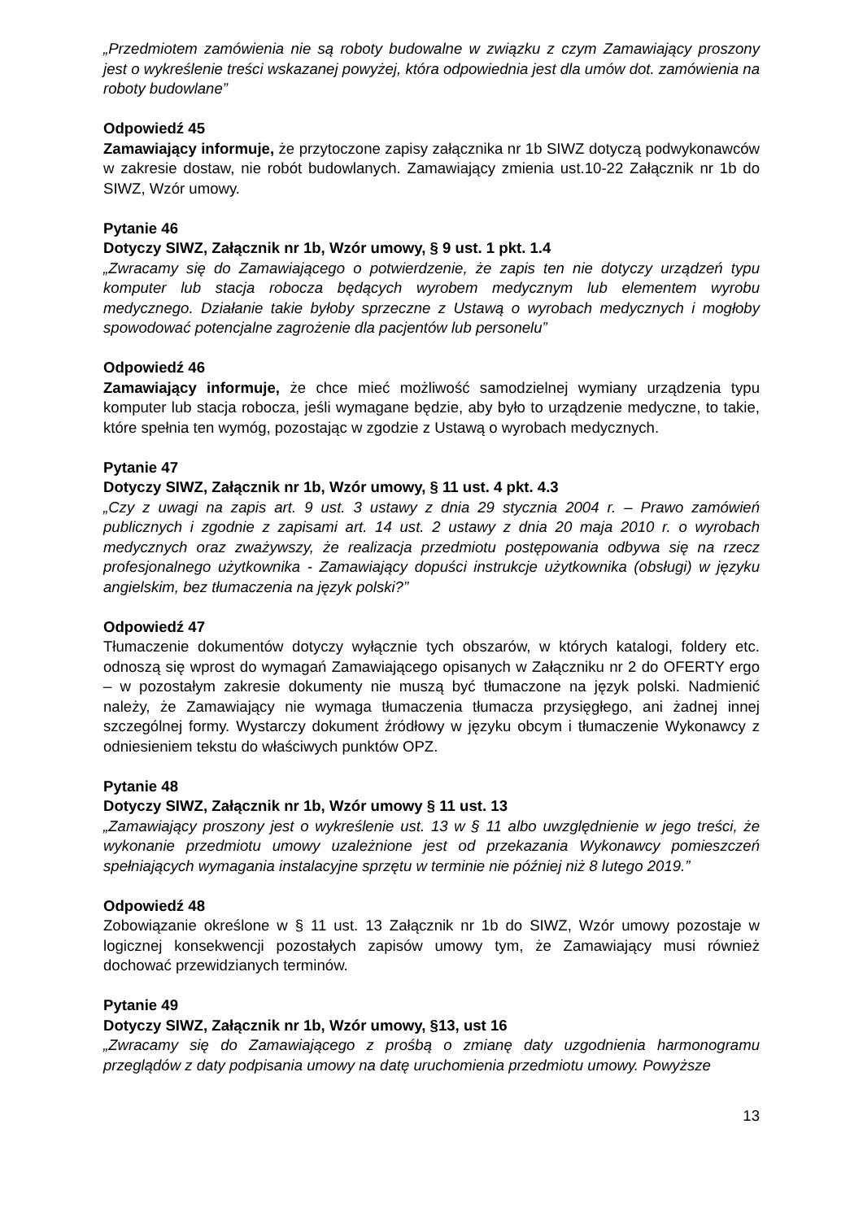„Przedmiotem zamówienia nie są roboty budowalne w związku z czym Zamawiający proszony jest o wykreślenie treści wskazanej powyżej, która odpowiednia jest dla umów dot. zamówienia na roboty budowlane”
Odpowiedź 45
Zamawiający informuje, że przytoczone zapisy załącznika nr 1b SIWZ dotyczą podwykonawców w zakresie dostaw, nie robót budowlanych. Zamawiający zmienia ust.10-22 Załącznik nr 1b do SIWZ, Wzór umowy.
Pytanie 46
Dotyczy SIWZ, Załącznik nr 1b, Wzór umowy, § 9 ust. 1 pkt. 1.4
„Zwracamy się do Zamawiającego o potwierdzenie, że zapis ten nie dotyczy urządzeń typu komputer lub stacja robocza będących wyrobem medycznym lub elementem wyrobu medycznego. Działanie takie byłoby sprzeczne z Ustawą o wyrobach medycznych i mogłoby spowodować potencjalne zagrożenie dla pacjentów lub personelu”
Odpowiedź 46
Zamawiający informuje, że chce mieć możliwość samodzielnej wymiany urządzenia typu komputer lub stacja robocza, jeśli wymagane będzie, aby było to urządzenie medyczne, to takie, które spełnia ten wymóg, pozostając w zgodzie z Ustawą o wyrobach medycznych.
Pytanie 47
Dotyczy SIWZ, Załącznik nr 1b, Wzór umowy, § 11 ust. 4 pkt. 4.3
„Czy z uwagi na zapis art. 9 ust. 3 ustawy z dnia 29 stycznia 2004 r. – Prawo zamówień publicznych i zgodnie z zapisami art. 14 ust. 2 ustawy z dnia 20 maja 2010 r. o wyrobach medycznych oraz zważywszy, że realizacja przedmiotu postępowania odbywa się na rzecz profesjonalnego użytkownika - Zamawiający dopuści instrukcje użytkownika (obsługi) w języku angielskim, bez tłumaczenia na język polski?”
Odpowiedź 47
Tłumaczenie dokumentów dotyczy wyłącznie tych obszarów, w których katalogi, foldery etc. odnoszą się wprost do wymagań Zamawiającego opisanych w Załączniku nr 2 do OFERTY ergo – w pozostałym zakresie dokumenty nie muszą być tłumaczone na język polski. Nadmienić należy, że Zamawiający nie wymaga tłumaczenia tłumacza przysięgłego, ani żadnej innej szczególnej formy. Wystarczy dokument źródłowy w języku obcym i tłumaczenie Wykonawcy z odniesieniem tekstu do właściwych punktów OPZ.
Pytanie 48
Dotyczy SIWZ, Załącznik nr 1b, Wzór umowy § 11 ust. 13
„Zamawiający proszony jest o wykreślenie ust. 13 w § 11 albo uwzględnienie w jego treści, że wykonanie przedmiotu umowy uzależnione jest od przekazania Wykonawcy pomieszczeń spełniających wymagania instalacyjne sprzętu w terminie nie później niż 8 lutego 2019.”
Odpowiedź 48
Zobowiązanie określone w § 11 ust. 13 Załącznik nr 1b do SIWZ, Wzór umowy pozostaje w logicznej konsekwencji pozostałych zapisów umowy tym, że Zamawiający musi również dochować przewidzianych terminów.
Pytanie 49
Dotyczy SIWZ, Załącznik nr 1b, Wzór umowy, §13, ust 16
„Zwracamy się do Zamawiającego z prośbą o zmianę daty uzgodnienia harmonogramu przeglądów z daty podpisania umowy na datę uruchomienia przedmiotu umowy. Powyższe
13